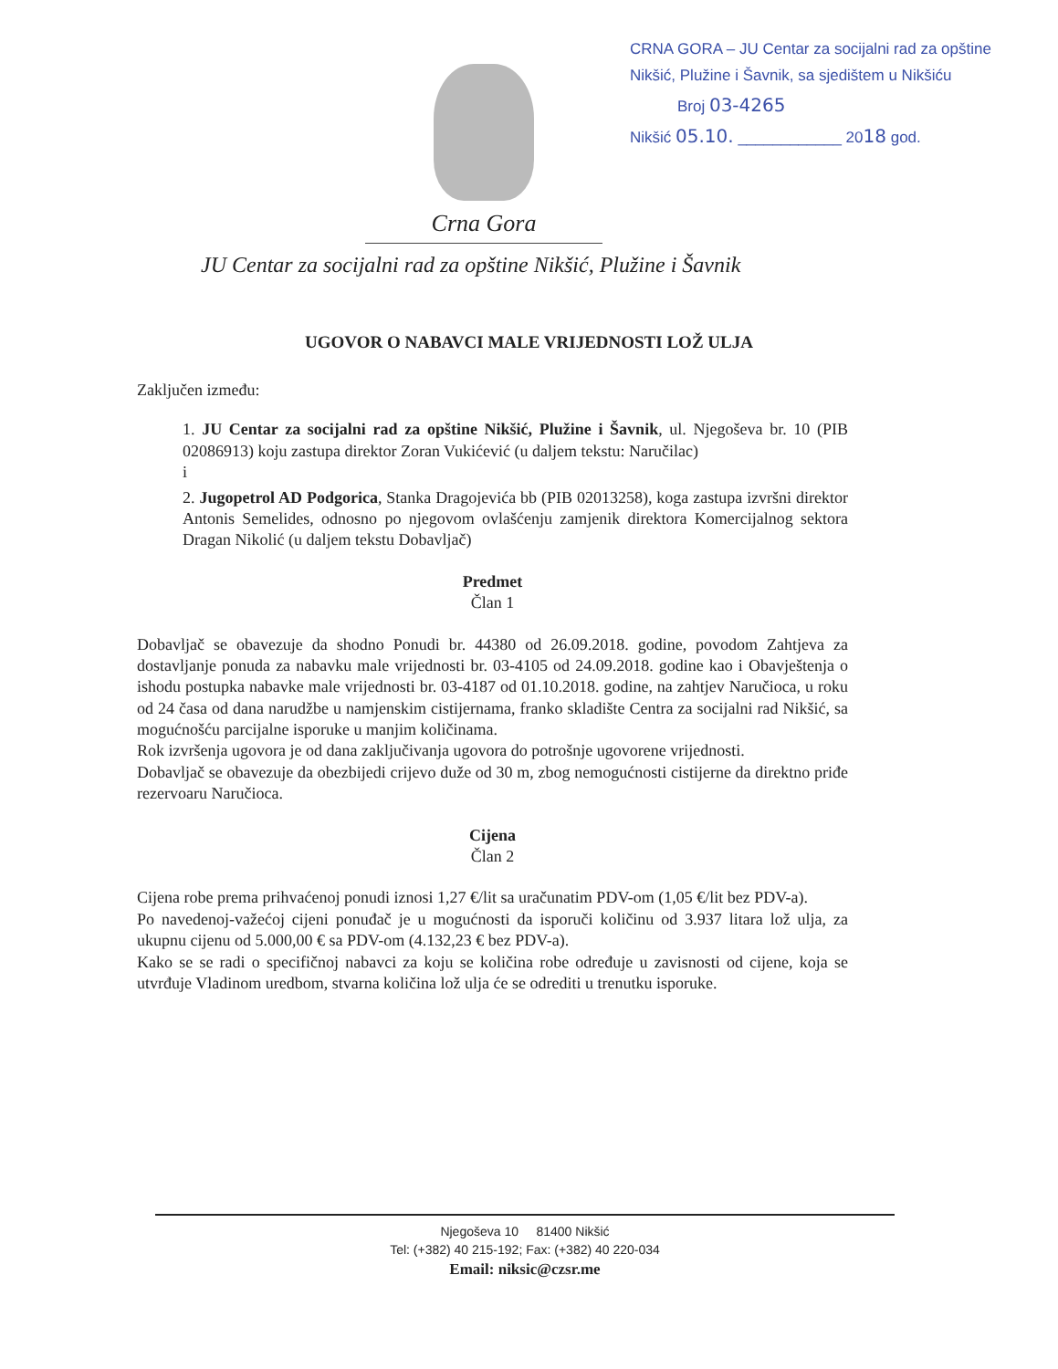Crna Gora
CRNA GORA – JU Centar za socijalni rad za opštine
Nikšić, Plužine i Šavnik, sa sjedištem u Nikšiću
Broj 03-4265
Nikšić 05.10. ____________ 2018 god.
JU Centar za socijalni rad za opštine Nikšić, Plužine i Šavnik
UGOVOR O NABAVCI MALE VRIJEDNOSTI LOŽ ULJA
Zaključen između:
1. JU Centar za socijalni rad za opštine Nikšić, Plužine i Šavnik, ul. Njegoševa br. 10 (PIB 02086913) koju zastupa direktor Zoran Vukićević (u daljem tekstu: Naručilac)
i
2. Jugopetrol AD Podgorica, Stanka Dragojevića bb (PIB 02013258), koga zastupa izvršni direktor Antonis Semelides, odnosno po njegovom ovlašćenju zamjenik direktora Komercijalnog sektora Dragan Nikolić (u daljem tekstu Dobavljač)
Predmet
Član 1
Dobavljač se obavezuje da shodno Ponudi br. 44380 od 26.09.2018. godine, povodom Zahtjeva za dostavljanje ponuda za nabavku male vrijednosti br. 03-4105 od 24.09.2018. godine kao i Obavještenja o ishodu postupka nabavke male vrijednosti br. 03-4187 od 01.10.2018. godine, na zahtjev Naručioca, u roku od 24 časa od dana narudžbe u namjenskim cistijernama, franko skladište Centra za socijalni rad Nikšić, sa mogućnošću parcijalne isporuke u manjim količinama.
Rok izvršenja ugovora je od dana zaključivanja ugovora do potrošnje ugovorene vrijednosti.
Dobavljač se obavezuje da obezbijedi crijevo duže od 30 m, zbog nemogućnosti cistijerne da direktno priđe rezervoaru Naručioca.
Cijena
Član 2
Cijena robe prema prihvaćenoj ponudi iznosi 1,27 €/lit sa uračunatim PDV-om (1,05 €/lit bez PDV-a).
Po navedenoj-važećoj cijeni ponuđač je u mogućnosti da isporuči količinu od 3.937 litara lož ulja, za ukupnu cijenu od 5.000,00 € sa PDV-om (4.132,23 € bez PDV-a).
Kako se se radi o specifičnoj nabavci za koju se količina robe određuje u zavisnosti od cijene, koja se utvrđuje Vladinom uredbom, stvarna količina lož ulja će se odrediti u trenutku isporuke.
Njegoševa 10 81400 Nikšić
Tel: (+382) 40 215-192; Fax: (+382) 40 220-034
Email: niksic@czsr.me